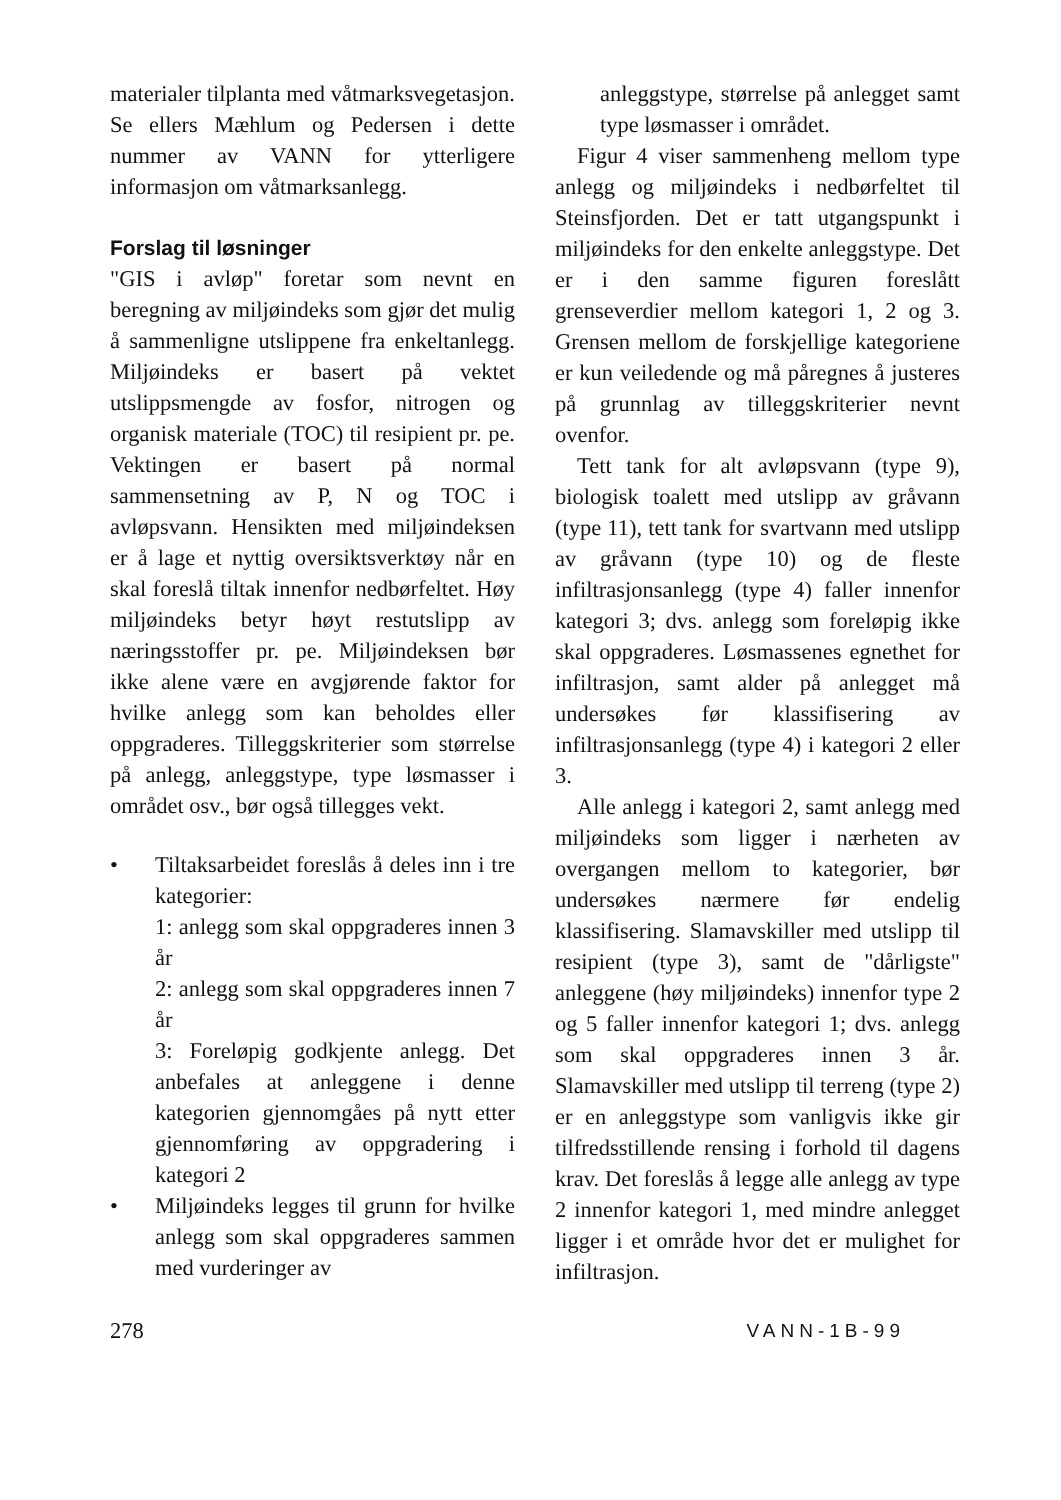materialer tilplanta med våtmarks­vegetasjon. Se ellers Mæhlum og Pedersen i dette nummer av VANN for ytterligere informasjon om våtmarksanlegg.
Forslag til løsninger
"GIS i avløp" foretar som nevnt en beregning av miljøindeks som gjør det mulig å sammenligne utslippene fra enkeltanlegg. Miljøindeks er basert på vektet utslippsmengde av fosfor, nitrogen og organisk materiale (TOC) til resipient pr. pe. Vektingen er basert på normal sammensetning av P, N og TOC i avløpsvann. Hensikten med miljøindeksen er å lage et nyttig oversiktsverktøy når en skal foreslå tiltak innenfor nedbørfeltet. Høy miljøindeks betyr høyt restutslipp av næringsstoffer pr. pe. Miljøindeksen bør ikke alene være en avgjørende faktor for hvilke anlegg som kan beholdes eller oppgraderes. Tilleggskriterier som størrelse på anlegg, anleggstype, type løsmasser i området osv., bør også tillegges vekt.
• Tiltaksarbeidet foreslås å deles inn i tre kategorier:
1: anlegg som skal oppgraderes innen 3 år
2: anlegg som skal oppgraderes innen 7 år
3: Foreløpig godkjente anlegg. Det anbefales at anleggene i denne kategorien gjennomgåes på nytt etter gjennomføring av oppgradering i kategori 2
• Miljøindeks legges til grunn for hvilke anlegg som skal oppgraderes sammen med vurderinger av
anleggstype, størrelse på anlegget samt type løsmasser i området.
Figur 4 viser sammenheng mellom type anlegg og miljøindeks i nedbørfeltet til Steinsfjorden. Det er tatt utgangspunkt i miljøindeks for den enkelte anleggstype. Det er i den samme figuren foreslått grenseverdier mellom kategori 1, 2 og 3. Grensen mellom de forskjellige kategoriene er kun veiledende og må påregnes å justeres på grunnlag av tilleggskriterier nevnt ovenfor.
Tett tank for alt avløpsvann (type 9), biologisk toalett med utslipp av gråvann (type 11), tett tank for svartvann med utslipp av gråvann (type 10) og de fleste infiltrasjonsanlegg (type 4) faller innenfor kategori 3; dvs. anlegg som foreløpig ikke skal oppgraderes. Løsmassenes egnethet for infiltrasjon, samt alder på anlegget må undersøkes før klassifisering av infiltrasjonsanlegg (type 4) i kategori 2 eller 3.
Alle anlegg i kategori 2, samt anlegg med miljøindeks som ligger i nærheten av overgangen mellom to kategorier, bør undersøkes nærmere før endelig klassifisering. Slamavskiller med utslipp til resipient (type 3), samt de "dårligste" anleggene (høy miljøindeks) innenfor type 2 og 5 faller innenfor kategori 1; dvs. anlegg som skal oppgraderes innen 3 år. Slamavskiller med utslipp til terreng (type 2) er en anleggstype som vanligvis ikke gir tilfredsstillende rensing i forhold til dagens krav. Det foreslås å legge alle anlegg av type 2 innenfor kategori 1, med mindre anlegget ligger i et område hvor det er mulighet for infiltrasjon.
278 VANN-1B-99